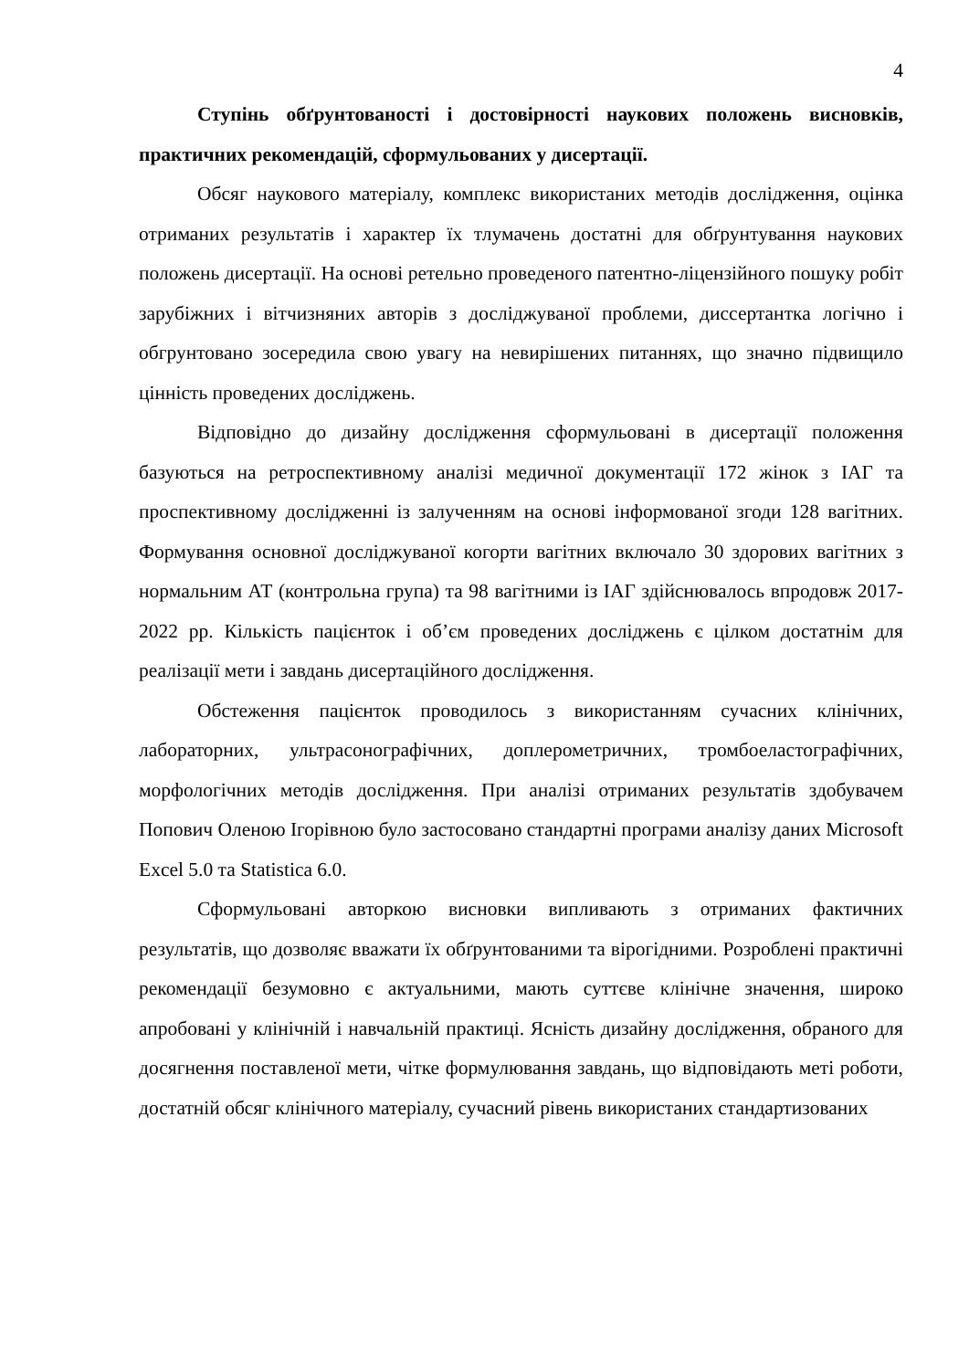4
Ступінь обґрунтованості і достовірності наукових положень висновків, практичних рекомендацій, сформульованих у дисертації.
Обсяг наукового матеріалу, комплекс використаних методів дослідження, оцінка отриманих результатів і характер їх тлумачень достатні для обґрунтування наукових положень дисертації. На основі ретельно проведеного патентно-ліцензійного пошуку робіт зарубіжних і вітчизняних авторів з досліджуваної проблеми, диссертантка логічно і обгрунтовано зосередила свою увагу на невирішених питаннях, що значно підвищило цінність проведених досліджень.
Відповідно до дизайну дослідження сформульовані в дисертації положення базуються на ретроспективному аналізі медичної документації 172 жінок з ІАГ та проспективному дослідженні із залученням на основі інформованої згоди 128 вагітних. Формування основної досліджуваної когорти вагітних включало 30 здорових вагітних з нормальним АТ (контрольна група) та 98 вагітними із ІАГ здійснювалось впродовж 2017-2022 рр. Кількість пацієнток і об’єм проведених досліджень є цілком достатнім для реалізації мети і завдань дисертаційного дослідження.
Обстеження пацієнток проводилось з використанням сучасних клінічних, лабораторних, ультрасонографічних, доплерометричних, тромбоеластографічних, морфологічних методів дослідження. При аналізі отриманих результатів здобувачем Попович Оленою Ігорівною було застосовано стандартні програми аналізу даних Microsoft Excel 5.0 та Statistica 6.0.
Сформульовані авторкою висновки випливають з отриманих фактичних результатів, що дозволяє вважати їх обґрунтованими та вірогідними. Розроблені практичні рекомендації безумовно є актуальними, мають суттєве клінічне значення, широко апробовані у клінічній і навчальній практиці. Ясність дизайну дослідження, обраного для досягнення поставленої мети, чітке формулювання завдань, що відповідають меті роботи, достатній обсяг клінічного матеріалу, сучасний рівень використаних стандартизованих